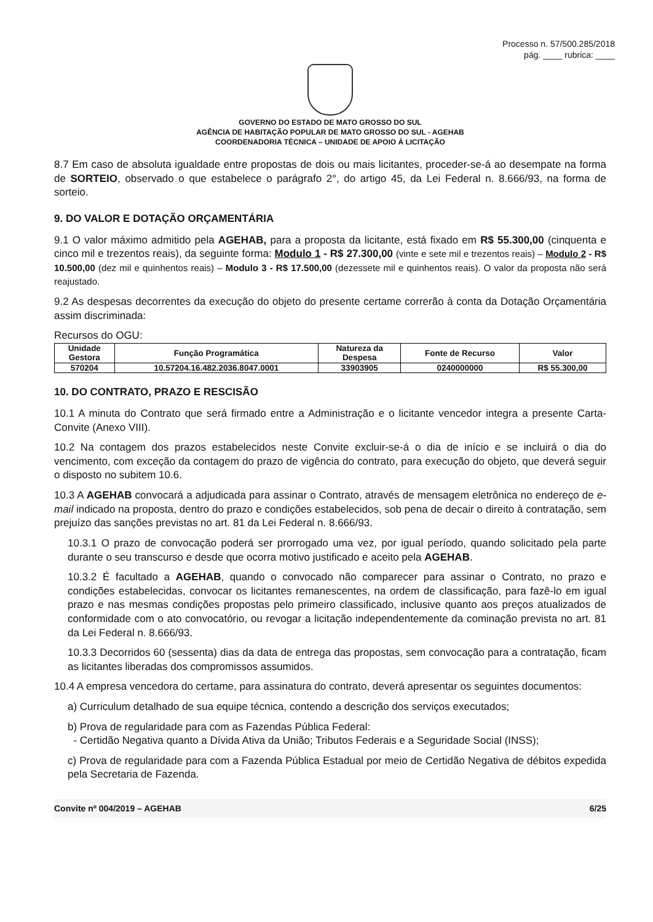Processo n. 57/500.285/2018
pág. ____ rubrica: ____
GOVERNO DO ESTADO DE MATO GROSSO DO SUL
AGÊNCIA DE HABITAÇÃO POPULAR DE MATO GROSSO DO SUL - AGEHAB
COORDENADORIA TÉCNICA – UNIDADE DE APOIO Á LICITAÇÃO
8.7 Em caso de absoluta igualdade entre propostas de dois ou mais licitantes, proceder-se-á ao desempate na forma de SORTEIO, observado o que estabelece o parágrafo 2°, do artigo 45, da Lei Federal n. 8.666/93, na forma de sorteio.
9. DO VALOR E DOTAÇÃO ORÇAMENTÁRIA
9.1 O valor máximo admitido pela AGEHAB, para a proposta da licitante, está fixado em R$ 55.300,00 (cinquenta e cinco mil e trezentos reais), da seguinte forma: Modulo 1 - R$ 27.300,00 (vinte e sete mil e trezentos reais) – Modulo 2 - R$ 10.500,00 (dez mil e quinhentos reais) – Modulo 3 - R$ 17.500,00 (dezessete mil e quinhentos reais). O valor da proposta não será reajustado.
9.2 As despesas decorrentes da execução do objeto do presente certame correrão à conta da Dotação Orçamentária assim discriminada:
Recursos do OGU:
| Unidade Gestora | Função Programática | Natureza da Despesa | Fonte de Recurso | Valor |
| --- | --- | --- | --- | --- |
| 570204 | 10.57204.16.482.2036.8047.0001 | 33903905 | 0240000000 | R$ 55.300,00 |
10. DO CONTRATO, PRAZO E RESCISÃO
10.1 A minuta do Contrato que será firmado entre a Administração e o licitante vencedor integra a presente Carta-Convite (Anexo VIII).
10.2 Na contagem dos prazos estabelecidos neste Convite excluir-se-á o dia de início e se incluirá o dia do vencimento, com exceção da contagem do prazo de vigência do contrato, para execução do objeto, que deverá seguir o disposto no subitem 10.6.
10.3 A AGEHAB convocará a adjudicada para assinar o Contrato, através de mensagem eletrônica no endereço de e-mail indicado na proposta, dentro do prazo e condições estabelecidos, sob pena de decair o direito à contratação, sem prejuízo das sanções previstas no art. 81 da Lei Federal n. 8.666/93.
10.3.1 O prazo de convocação poderá ser prorrogado uma vez, por igual período, quando solicitado pela parte durante o seu transcurso e desde que ocorra motivo justificado e aceito pela AGEHAB.
10.3.2 É facultado a AGEHAB, quando o convocado não comparecer para assinar o Contrato, no prazo e condições estabelecidas, convocar os licitantes remanescentes, na ordem de classificação, para fazê-lo em igual prazo e nas mesmas condições propostas pelo primeiro classificado, inclusive quanto aos preços atualizados de conformidade com o ato convocatório, ou revogar a licitação independentemente da cominação prevista no art. 81 da Lei Federal n. 8.666/93.
10.3.3 Decorridos 60 (sessenta) dias da data de entrega das propostas, sem convocação para a contratação, ficam as licitantes liberadas dos compromissos assumidos.
10.4 A empresa vencedora do certame, para assinatura do contrato, deverá apresentar os seguintes documentos:
a) Curriculum detalhado de sua equipe técnica, contendo a descrição dos serviços executados;
b) Prova de regularidade para com as Fazendas Pública Federal:
- Certidão Negativa quanto a Dívida Ativa da União; Tributos Federais e a Seguridade Social (INSS);
c) Prova de regularidade para com a Fazenda Pública Estadual por meio de Certidão Negativa de débitos expedida pela Secretaria de Fazenda.
Convite nº 004/2019 – AGEHAB 6/25